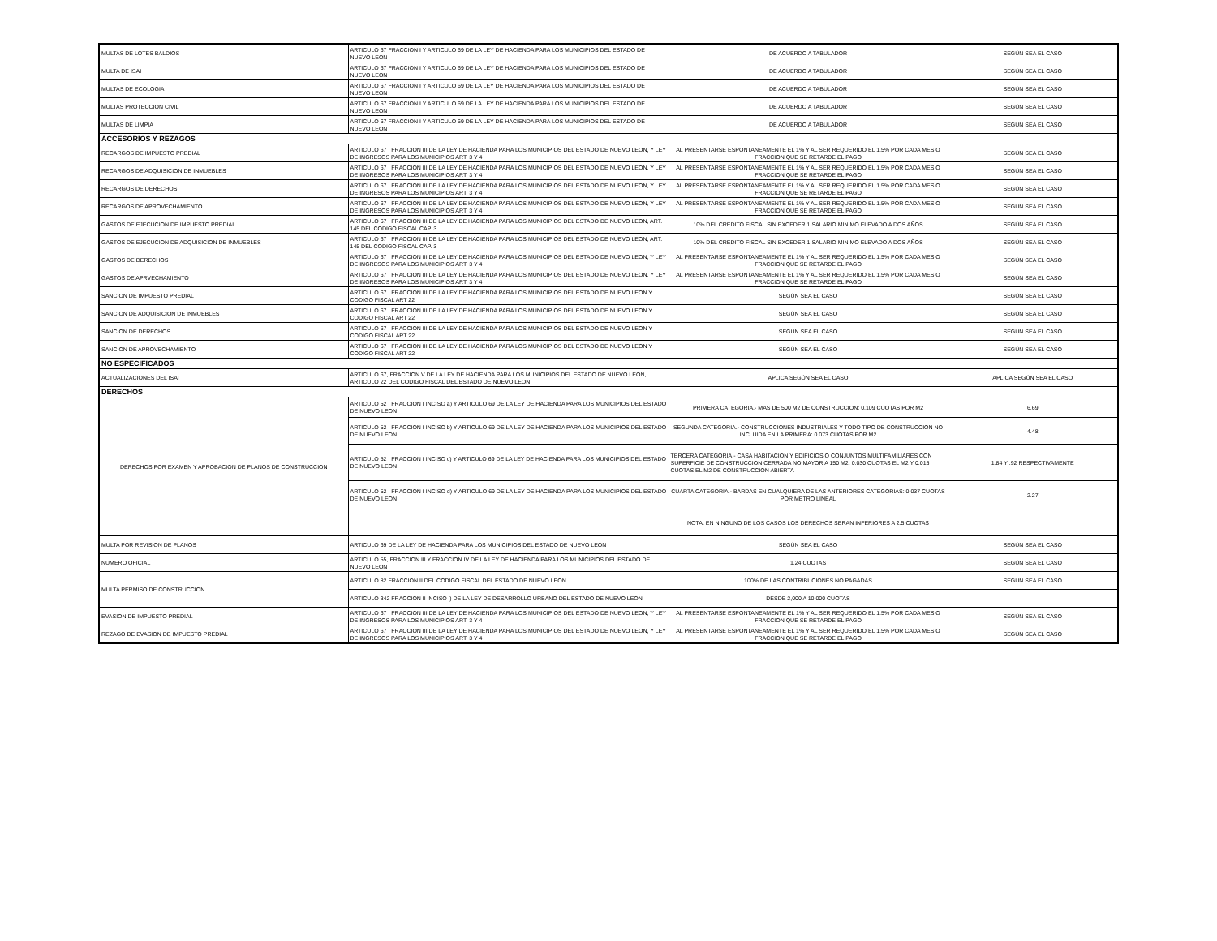| MULTAS DE LOTES BALDIOS | ARTICULO 67 FRACCION I Y ARTICULO 69 DE LA LEY DE HACIENDA PARA LOS MUNICIPIOS DEL ESTADO DE NUEVO LEON | DE ACUERDO A TABULADOR | SEGÚN SEA EL CASO |
| MULTA DE ISAI | ARTICULO 67 FRACCION I Y ARTICULO 69 DE LA LEY DE HACIENDA PARA LOS MUNICIPIOS DEL ESTADO DE NUEVO LEON | DE ACUERDO A TABULADOR | SEGÚN SEA EL CASO |
| MULTAS DE ECOLOGIA | ARTICULO 67 FRACCION I Y ARTICULO 69 DE LA LEY DE HACIENDA PARA LOS MUNICIPIOS DEL ESTADO DE NUEVO LEON | DE ACUERDO A TABULADOR | SEGÚN SEA EL CASO |
| MULTAS PROTECCION CIVIL | ARTICULO 67 FRACCION I Y ARTICULO 69 DE LA LEY DE HACIENDA PARA LOS MUNICIPIOS DEL ESTADO DE NUEVO LEON | DE ACUERDO A TABULADOR | SEGÚN SEA EL CASO |
| MULTAS DE LIMPIA | ARTICULO 67 FRACCION I Y ARTICULO 69 DE LA LEY DE HACIENDA PARA LOS MUNICIPIOS DEL ESTADO DE NUEVO LEON | DE ACUERDO A TABULADOR | SEGÚN SEA EL CASO |
| ACCESORIOS Y REZAGOS | | | |
| RECARGOS DE IMPUESTO PREDIAL | ARTICULO 67 , FRACCION III DE LA LEY DE HACIENDA PARA LOS MUNICIPIOS DEL ESTADO DE NUEVO LEON, Y LEY DE INGRESOS PARA LOS MUNICIPIOS ART. 3 Y 4 | AL PRESENTARSE ESPONTANEAMENTE EL 1% Y AL SER REQUERIDO EL 1.5% POR CADA MES O FRACCION QUE SE RETARDE EL PAGO | SEGÚN SEA EL CASO |
| RECARGOS DE ADQUISICION DE INMUEBLES | ARTICULO 67 , FRACCION III DE LA LEY DE HACIENDA PARA LOS MUNICIPIOS DEL ESTADO DE NUEVO LEON, Y LEY DE INGRESOS PARA LOS MUNICIPIOS ART. 3 Y 4 | AL PRESENTARSE ESPONTANEAMENTE EL 1% Y AL SER REQUERIDO EL 1.5% POR CADA MES O FRACCION QUE SE RETARDE EL PAGO | SEGÚN SEA EL CASO |
| RECARGOS DE DERECHOS | ARTICULO 67 , FRACCION III DE LA LEY DE HACIENDA PARA LOS MUNICIPIOS DEL ESTADO DE NUEVO LEON, Y LEY DE INGRESOS PARA LOS MUNICIPIOS ART. 3 Y 4 | AL PRESENTARSE ESPONTANEAMENTE EL 1% Y AL SER REQUERIDO EL 1.5% POR CADA MES O FRACCION QUE SE RETARDE EL PAGO | SEGÚN SEA EL CASO |
| RECARGOS DE APROVECHAMIENTO | ARTICULO 67 , FRACCION III DE LA LEY DE HACIENDA PARA LOS MUNICIPIOS DEL ESTADO DE NUEVO LEON, Y LEY DE INGRESOS PARA LOS MUNICIPIOS ART. 3 Y 4 | AL PRESENTARSE ESPONTANEAMENTE EL 1% Y AL SER REQUERIDO EL 1.5% POR CADA MES O FRACCION QUE SE RETARDE EL PAGO | SEGÚN SEA EL CASO |
| GASTOS DE EJECUCION DE IMPUESTO PREDIAL | ARTICULO 67 , FRACCION III DE LA LEY DE HACIENDA PARA LOS MUNICIPIOS DEL ESTADO DE NUEVO LEON, ART. 145 DEL CODIGO FISCAL CAP. 3 | 10% DEL CREDITO FISCAL SIN EXCEDER 1 SALARIO MINIMO ELEVADO A DOS AÑOS | SEGÚN SEA EL CASO |
| GASTOS DE EJECUCION DE ADQUISICION DE INMUEBLES | ARTICULO 67 , FRACCION III DE LA LEY DE HACIENDA PARA LOS MUNICIPIOS DEL ESTADO DE NUEVO LEON, ART. 145 DEL CODIGO FISCAL CAP. 3 | 10% DEL CREDITO FISCAL SIN EXCEDER 1 SALARIO MINIMO ELEVADO A DOS AÑOS | SEGÚN SEA EL CASO |
| GASTOS DE DERECHOS | ARTICULO 67 , FRACCION III DE LA LEY DE HACIENDA PARA LOS MUNICIPIOS DEL ESTADO DE NUEVO LEON, Y LEY DE INGRESOS PARA LOS MUNICIPIOS ART. 3 Y 4 | AL PRESENTARSE ESPONTANEAMENTE EL 1% Y AL SER REQUERIDO EL 1.5% POR CADA MES O FRACCION QUE SE RETARDE EL PAGO | SEGÚN SEA EL CASO |
| GASTOS DE APRVECHAMIENTO | ARTICULO 67 , FRACCION III DE LA LEY DE HACIENDA PARA LOS MUNICIPIOS DEL ESTADO DE NUEVO LEON, Y LEY DE INGRESOS PARA LOS MUNICIPIOS ART. 3 Y 4 | AL PRESENTARSE ESPONTANEAMENTE EL 1% Y AL SER REQUERIDO EL 1.5% POR CADA MES O FRACCION QUE SE RETARDE EL PAGO | SEGÚN SEA EL CASO |
| SANCION DE IMPUESTO PREDIAL | ARTICULO 67 , FRACCION III DE LA LEY DE HACIENDA PARA LOS MUNICIPIOS DEL ESTADO DE NUEVO LEON Y CODIGO FISCAL ART 22 | SEGÚN SEA EL CASO | SEGÚN SEA EL CASO |
| SANCION DE ADQUISICION DE INMUEBLES | ARTICULO 67 , FRACCION III DE LA LEY DE HACIENDA PARA LOS MUNICIPIOS DEL ESTADO DE NUEVO LEON Y CODIGO FISCAL ART 22 | SEGÚN SEA EL CASO | SEGÚN SEA EL CASO |
| SANCION DE DERECHOS | ARTICULO 67 , FRACCION III DE LA LEY DE HACIENDA PARA LOS MUNICIPIOS DEL ESTADO DE NUEVO LEON Y CODIGO FISCAL ART 22 | SEGÚN SEA EL CASO | SEGÚN SEA EL CASO |
| SANCION DE APROVECHAMIENTO | ARTICULO 67 , FRACCION III DE LA LEY DE HACIENDA PARA LOS MUNICIPIOS DEL ESTADO DE NUEVO LEON Y CODIGO FISCAL ART 22 | SEGÚN SEA EL CASO | SEGÚN SEA EL CASO |
| NO ESPECIFICADOS | | | |
| ACTUALIZACIONES DEL ISAI | ARTICULO 67, FRACCION V DE LA LEY DE HACIENDA PARA LOS MUNICIPIOS DEL ESTADO DE NUEVO LEON, ARTICULO 22 DEL CODIGO FISCAL DEL ESTADO DE NUEVO LEON | APLICA SEGÚN SEA EL CASO | APLICA SEGÚN SEA EL CASO |
| DERECHOS | | | |
| DERECHOS POR EXAMEN Y APROBACION DE PLANOS DE CONSTRUCCION | ARTICULO 52 , FRACCION I INCISO a) Y ARTICULO 69 DE LA LEY DE HACIENDA PARA LOS MUNICIPIOS DEL ESTADO DE NUEVO LEON | PRIMERA CATEGORIA.- MAS DE 500 M2 DE CONSTRUCCION: 0.109 CUOTAS POR M2 | 6.69 |
| | ARTICULO 52 , FRACCION I INCISO b) Y ARTICULO 69 DE LA LEY DE HACIENDA PARA LOS MUNICIPIOS DEL ESTADO DE NUEVO LEON | SEGUNDA CATEGORIA.- CONSTRUCCIONES INDUSTRIALES Y TODO TIPO DE CONSTRUCCION NO INCLUIDA EN LA PRIMERA: 0.073 CUOTAS POR M2 | 4.48 |
| | ARTICULO 52 , FRACCION I INCISO c) Y ARTICULO 69 DE LA LEY DE HACIENDA PARA LOS MUNICIPIOS DEL ESTADO DE NUEVO LEON | TERCERA CATEGORIA.- CASA HABITACION Y EDIFICIOS O CONJUNTOS MULTIFAMILIARES CON SUPERFICIE DE CONSTRUCCION CERRADA NO MAYOR A 150 M2: 0.030 CUOTAS EL M2 Y 0.015 CUOTAS EL M2 DE CONSTRUCCION ABIERTA | 1.84 Y .92 RESPECTIVAMENTE |
| | ARTICULO 52 , FRACCION I INCISO d) Y ARTICULO 69 DE LA LEY DE HACIENDA PARA LOS MUNICIPIOS DEL ESTADO DE NUEVO LEON | CUARTA CATEGORIA.- BARDAS EN CUALQUIERA DE LAS ANTERIORES CATEGORIAS: 0.037 CUOTAS POR METRO LINEAL | 2.27 |
| | | NOTA: EN NINGUNO DE LOS CASOS LOS DERECHOS SERAN INFERIORES A 2.5 CUOTAS | |
| MULTA POR REVISION DE PLANOS | ARTICULO 69 DE LA LEY DE HACIENDA PARA LOS MUNICIPIOS DEL ESTADO DE NUEVO LEON | SEGÚN SEA EL CASO | SEGÚN SEA EL CASO |
| NUMERO OFICIAL | ARTICULO 55, FRACCION III Y FRACCION IV DE LA LEY DE HACIENDA PARA LOS MUNICIPIOS DEL ESTADO DE NUEVO LEON | 1.24 CUOTAS | SEGÚN SEA EL CASO |
| MULTA PERMISO DE CONSTRUCCION | ARTICULO 82 FRACCION II DEL CODIGO FISCAL DEL ESTADO DE NUEVO LEON | 100% DE LAS CONTRIBUCIONES NO PAGADAS | SEGÚN SEA EL CASO |
| | ARTICULO 342 FRACCION II INCISO i) DE LA LEY DE DESARROLLO URBANO DEL ESTADO DE NUEVO LEON | DESDE 2,000 A 10,000 CUOTAS | |
| EVASION DE IMPUESTO PREDIAL | ARTICULO 67 , FRACCION III DE LA LEY DE HACIENDA PARA LOS MUNICIPIOS DEL ESTADO DE NUEVO LEON, Y LEY DE INGRESOS PARA LOS MUNICIPIOS ART. 3 Y 4 | AL PRESENTARSE ESPONTANEAMENTE EL 1% Y AL SER REQUERIDO EL 1.5% POR CADA MES O FRACCION QUE SE RETARDE EL PAGO | SEGÚN SEA EL CASO |
| REZAGO DE EVASION DE IMPUESTO PREDIAL | ARTICULO 67 , FRACCION III DE LA LEY DE HACIENDA PARA LOS MUNICIPIOS DEL ESTADO DE NUEVO LEON, Y LEY DE INGRESOS PARA LOS MUNICIPIOS ART. 3 Y 4 | AL PRESENTARSE ESPONTANEAMENTE EL 1% Y AL SER REQUERIDO EL 1.5% POR CADA MES O FRACCION QUE SE RETARDE EL PAGO | SEGÚN SEA EL CASO |